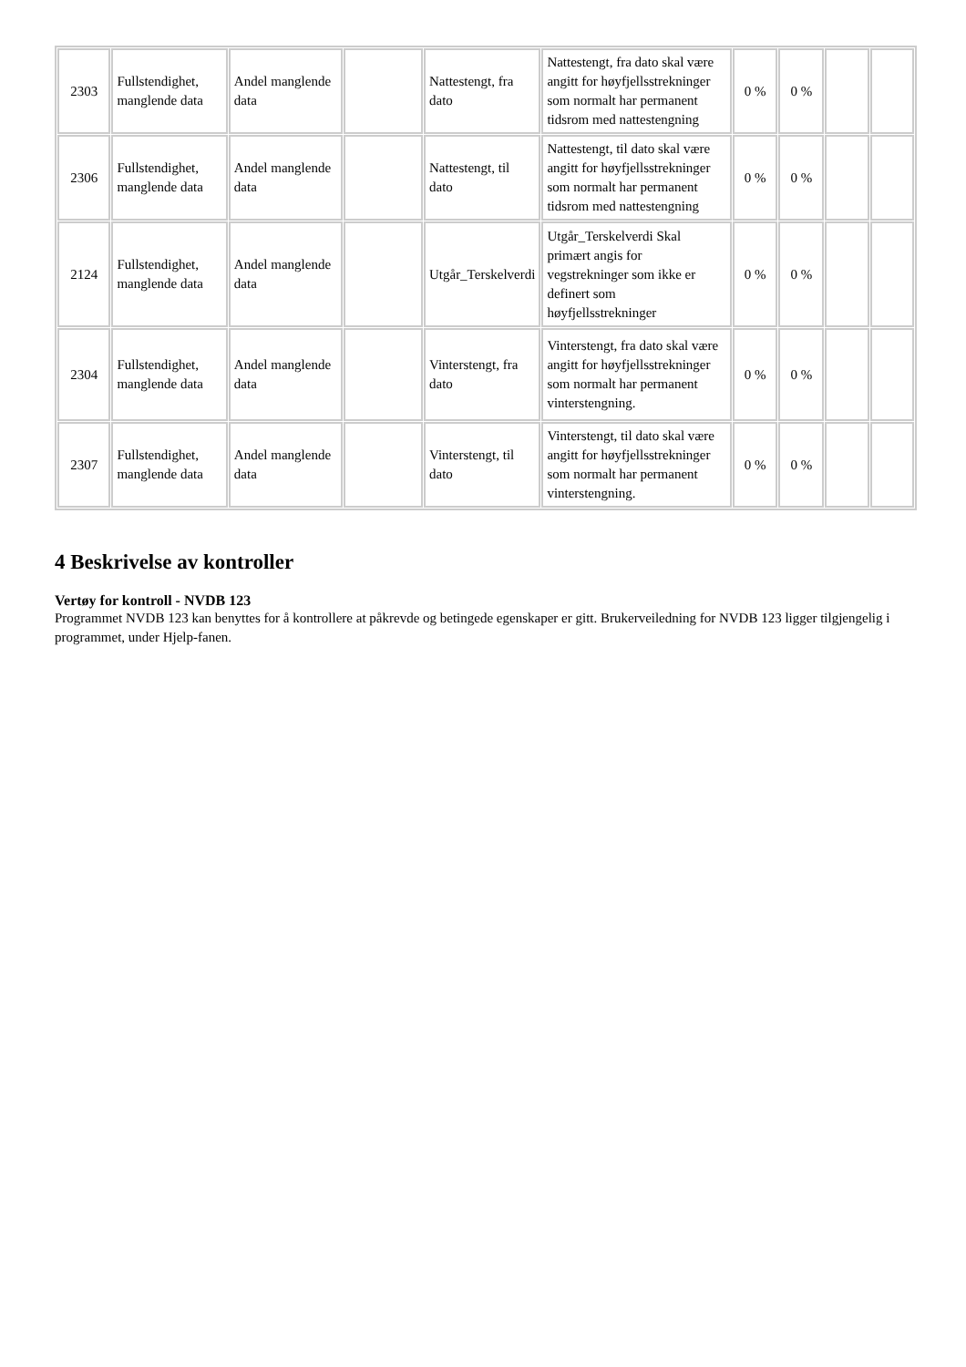| 2303 | Fullstendighet, manglende data | Andel manglende data | | Nattestengt, fra dato | Nattestengt, fra dato skal være angitt for høyfjellsstrekninger som normalt har permanent tidsrom med nattestengning | 0 % | 0 % | | |
| 2306 | Fullstendighet, manglende data | Andel manglende data | | Nattestengt, til dato | Nattestengt, til dato skal være angitt for høyfjellsstrekninger som normalt har permanent tidsrom med nattestengning | 0 % | 0 % | | |
| 2124 | Fullstendighet, manglende data | Andel manglende data | | Utgår_Terskelverdi | Utgår_Terskelverdi Skal primært angis for vegstrekninger som ikke er definert som høyfjellsstrekninger | 0 % | 0 % | | |
| 2304 | Fullstendighet, manglende data | Andel manglende data | | Vinterstengt, fra dato | Vinterstengt, fra dato skal være angitt for høyfjellsstrekninger som normalt har permanent vinterstengning. | 0 % | 0 % | | |
| 2307 | Fullstendighet, manglende data | Andel manglende data | | Vinterstengt, til dato | Vinterstengt, til dato skal være angitt for høyfjellsstrekninger som normalt har permanent vinterstengning. | 0 % | 0 % | | |
4 Beskrivelse av kontroller
Vertøy for kontroll - NVDB 123
Programmet NVDB 123 kan benyttes for å kontrollere at påkrevde og betingede egenskaper er gitt. Brukerveiledning for NVDB 123 ligger tilgjengelig i programmet, under Hjelp-fanen.